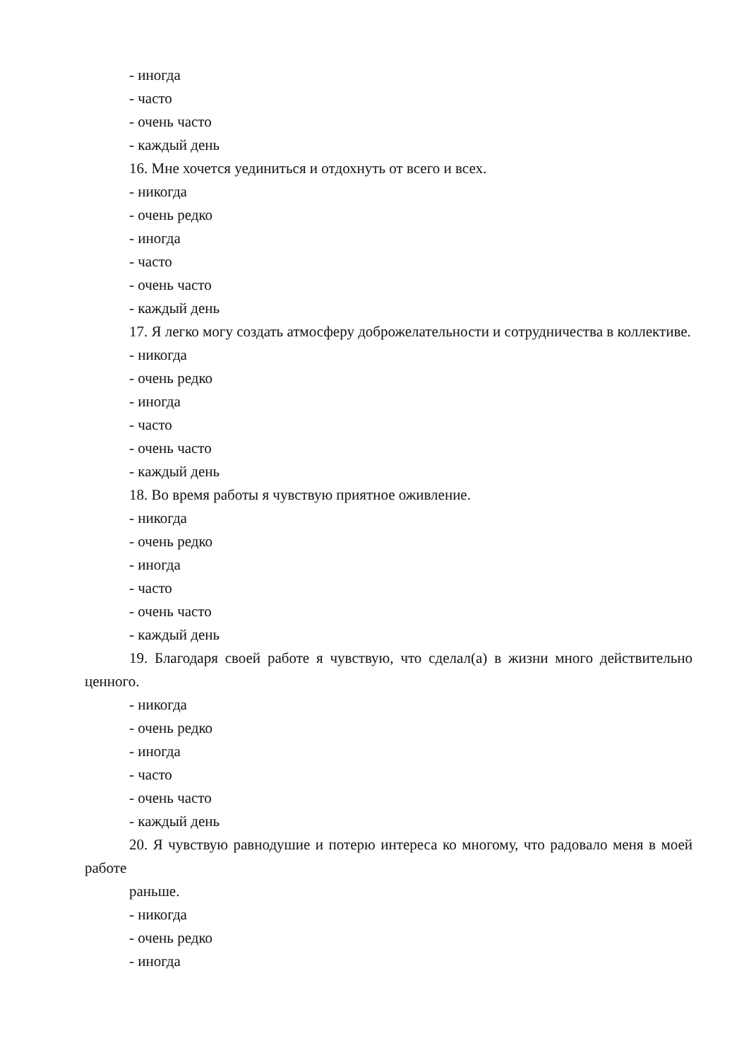- иногда
- часто
- очень часто
- каждый день
16. Мне хочется уединиться и отдохнуть от всего и всех.
- никогда
- очень редко
- иногда
- часто
- очень часто
- каждый день
17. Я легко могу создать атмосферу доброжелательности и сотрудничества в коллективе.
- никогда
- очень редко
- иногда
- часто
- очень часто
- каждый день
18. Во время работы я чувствую приятное оживление.
- никогда
- очень редко
- иногда
- часто
- очень часто
- каждый день
19. Благодаря своей работе я чувствую, что сделал(а) в жизни много действительно ценного.
- никогда
- очень редко
- иногда
- часто
- очень часто
- каждый день
20. Я чувствую равнодушие и потерю интереса ко многому, что радовало меня в моей работе
раньше.
- никогда
- очень редко
- иногда